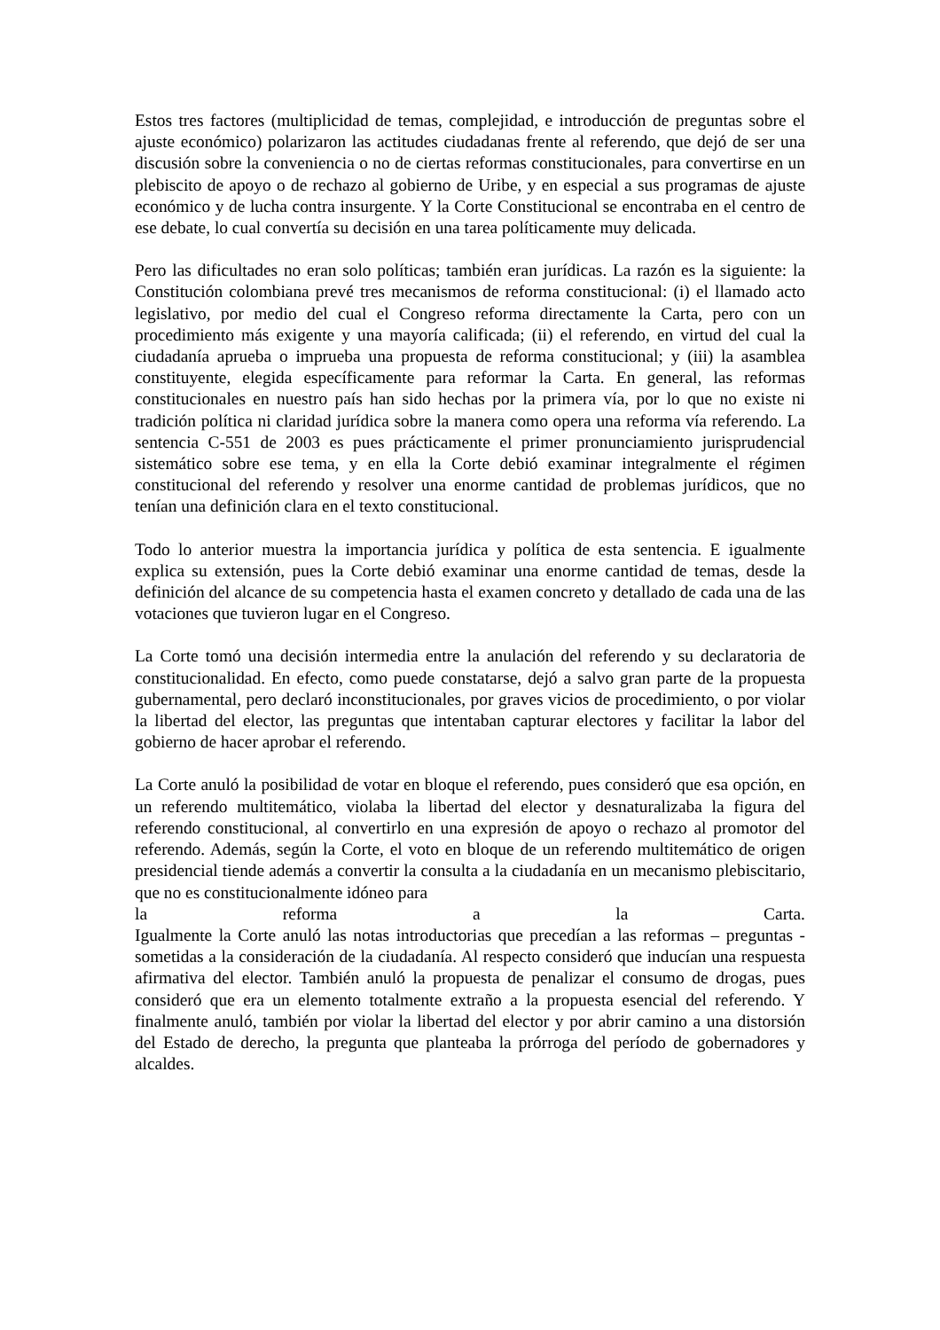Estos tres factores (multiplicidad de temas, complejidad, e introducción de preguntas sobre el ajuste económico) polarizaron las actitudes ciudadanas frente al referendo, que dejó de ser una discusión sobre la conveniencia o no de ciertas reformas constitucionales, para convertirse en un plebiscito de apoyo o de rechazo al gobierno de Uribe, y en especial a sus programas de ajuste económico y de lucha contra insurgente. Y la Corte Constitucional se encontraba en el centro de ese debate, lo cual convertía su decisión en una tarea políticamente muy delicada.
Pero las dificultades no eran solo políticas; también eran jurídicas. La razón es la siguiente: la Constitución colombiana prevé tres mecanismos de reforma constitucional: (i) el llamado acto legislativo, por medio del cual el Congreso reforma directamente la Carta, pero con un procedimiento más exigente y una mayoría calificada; (ii) el referendo, en virtud del cual la ciudadanía aprueba o imprueba una propuesta de reforma constitucional; y (iii) la asamblea constituyente, elegida específicamente para reformar la Carta. En general, las reformas constitucionales en nuestro país han sido hechas por la primera vía, por lo que no existe ni tradición política ni claridad jurídica sobre la manera como opera una reforma vía referendo. La sentencia C-551 de 2003 es pues prácticamente el primer pronunciamiento jurisprudencial sistemático sobre ese tema, y en ella la Corte debió examinar integralmente el régimen constitucional del referendo y resolver una enorme cantidad de problemas jurídicos, que no tenían una definición clara en el texto constitucional.
Todo lo anterior muestra la importancia jurídica y política de esta sentencia. E igualmente explica su extensión, pues la Corte debió examinar una enorme cantidad de temas, desde la definición del alcance de su competencia hasta el examen concreto y detallado de cada una de las votaciones que tuvieron lugar en el Congreso.
La Corte tomó una decisión intermedia entre la anulación del referendo y su declaratoria de constitucionalidad. En efecto, como puede constatarse, dejó a salvo gran parte de la propuesta gubernamental, pero declaró inconstitucionales, por graves vicios de procedimiento, o por violar la libertad del elector, las preguntas que intentaban capturar electores y facilitar la labor del gobierno de hacer aprobar el referendo.
La Corte anuló la posibilidad de votar en bloque el referendo, pues consideró que esa opción, en un referendo multitemático, violaba la libertad del elector y desnaturalizaba la figura del referendo constitucional, al convertirlo en una expresión de apoyo o rechazo al promotor del referendo. Además, según la Corte, el voto en bloque de un referendo multitemático de origen presidencial tiende además a convertir la consulta a la ciudadanía en un mecanismo plebiscitario, que no es constitucionalmente idóneo para
la reforma a la Carta.
Igualmente la Corte anuló las notas introductorias que precedían a las reformas – preguntas - sometidas a la consideración de la ciudadanía. Al respecto consideró que inducían una respuesta afirmativa del elector. También anuló la propuesta de penalizar el consumo de drogas, pues consideró que era un elemento totalmente extraño a la propuesta esencial del referendo. Y finalmente anuló, también por violar la libertad del elector y por abrir camino a una distorsión del Estado de derecho, la pregunta que planteaba la prórroga del período de gobernadores y alcaldes.